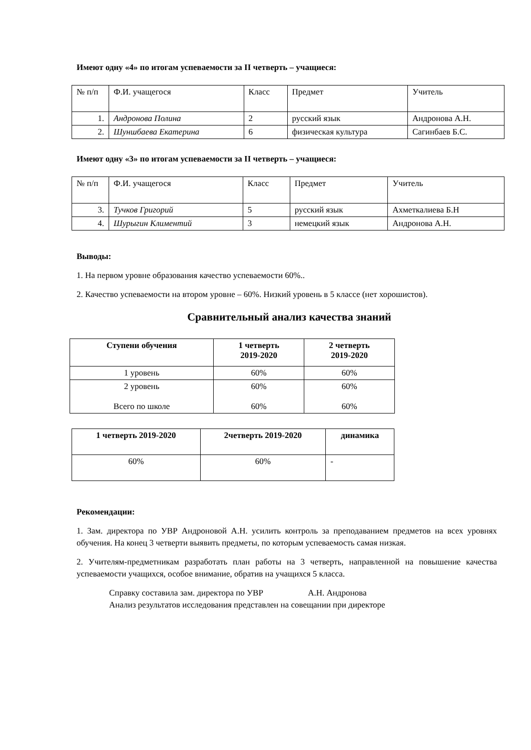Имеют одну «4» по итогам успеваемости за II четверть – учащиеся:
| № п/п | Ф.И. учащегося | Класс | Предмет | Учитель |
| --- | --- | --- | --- | --- |
| 1. | Андронова Полина | 2 | русский язык | Андронова А.Н. |
| 2. | Шуншбаева Екатерина | 6 | физическая культура | Сагинбаев Б.С. |
Имеют одну «3» по итогам успеваемости за II четверть – учащиеся:
| № п/п | Ф.И. учащегося | Класс | Предмет | Учитель |
| --- | --- | --- | --- | --- |
| 3. | Тучков Григорий | 5 | русский язык | Ахметкалиева Б.Н |
| 4. | Шурыгин Климентий | 3 | немецкий язык | Андронова А.Н. |
Выводы:
1. На первом уровне образования качество успеваемости 60%..
2. Качество успеваемости на втором уровне – 60%. Низкий уровень в 5 классе (нет хорошистов).
Сравнительный анализ качества знаний
| Ступени обучения | 1 четверть 2019-2020 | 2 четверть 2019-2020 |
| --- | --- | --- |
| 1 уровень | 60% | 60% |
| 2 уровень Всего по школе | 60% 60% | 60% 60% |
| 1 четверть 2019-2020 | 2четверть 2019-2020 | динамика |
| --- | --- | --- |
| 60% | 60% | - |
Рекомендации:
1. Зам. директора по УВР Андроновой А.Н. усилить контроль за преподаванием предметов на всех уровнях обучения. На конец 3 четверти выявить предметы, по которым успеваемость самая низкая.
2. Учителям-предметникам разработать план работы на 3 четверть, направленной на повышение качества успеваемости учащихся, особое внимание, обратив на учащихся 5 класса.
Справку составила зам. директора по УВР А.Н. Андронова
Анализ результатов исследования представлен на совещании при директоре